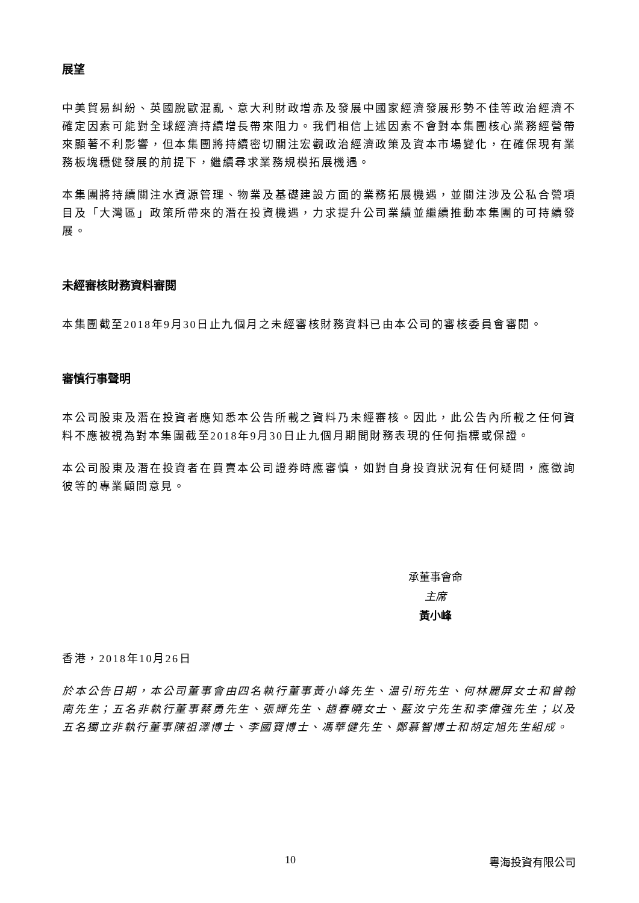展望
中美貿易糾紛、英國脫歐混亂、意大利財政增赤及發展中國家經濟發展形勢不佳等政治經濟不確定因素可能對全球經濟持續增長帶來阻力。我們相信上述因素不會對本集團核心業務經營帶來顯著不利影響，但本集團將持續密切關注宏觀政治經濟政策及資本市場變化，在確保現有業務板塊穩健發展的前提下，繼續尋求業務規模拓展機遇。
本集團將持續關注水資源管理、物業及基礎建設方面的業務拓展機遇，並關注涉及公私合營項目及「大灣區」政策所帶來的潛在投資機遇，力求提升公司業績並繼續推動本集團的可持續發展。
未經審核財務資料審閱
本集團截至2018年9月30日止九個月之未經審核財務資料已由本公司的審核委員會審閱。
審慎行事聲明
本公司股東及潛在投資者應知悉本公告所載之資料乃未經審核。因此，此公告內所載之任何資料不應被視為對本集團截至2018年9月30日止九個月期間財務表現的任何指標或保證。
本公司股東及潛在投資者在買賣本公司證券時應審慎，如對自身投資狀況有任何疑問，應徵詢彼等的專業顧問意見。
承董事會命
主席
黃小峰
香港，2018年10月26日
於本公告日期，本公司董事會由四名執行董事黃小峰先生、温引珩先生、何林麗屏女士和曾翰南先生；五名非執行董事蔡勇先生、張輝先生、趙春曉女士、藍汝宁先生和李偉強先生；以及五名獨立非執行董事陳祖澤博士、李國寶博士、馮華健先生、鄭慕智博士和胡定旭先生組成。
10 粵海投資有限公司